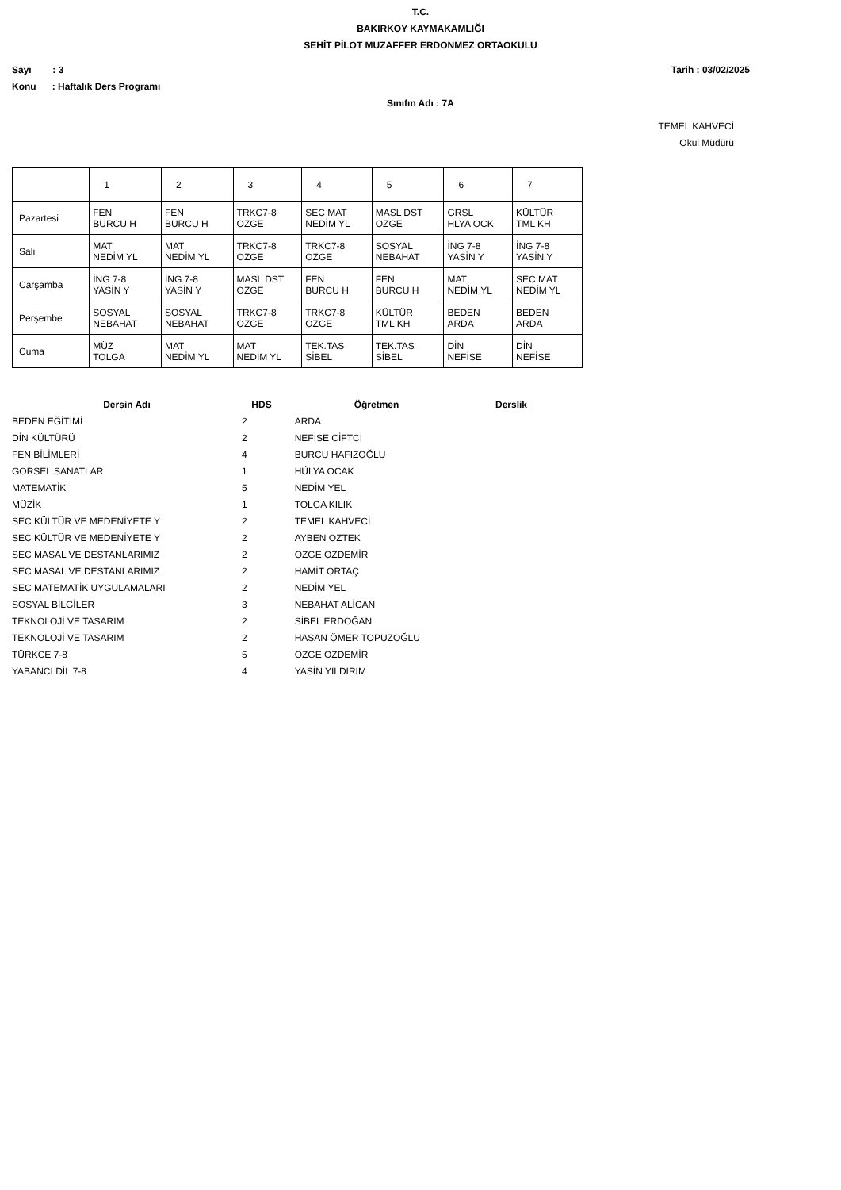T.C.
BAKIRKOY KAYMAKAMLIĞI
SEHİT PİLOT MUZAFFER ERDONMEZ ORTAOKULU
Sayı : 3 Tarih : 03/02/2025
Konu : Haftalık Ders Programı
Sınıfın Adı : 7A
TEMEL KAHVECİ
Okul Müdürü
| | 1 | 2 | 3 | 4 | 5 | 6 | 7 |
| Pazartesi | FEN BURCU H | FEN BURCU H | TRKC7-8 OZGE | SEC MAT NEDİM YL | MASL DST OZGE | GRSL HLYA OCK | KÜLTÜR TML KH |
| Salı | MAT NEDİM YL | MAT NEDİM YL | TRKC7-8 OZGE | TRKC7-8 OZGE | SOSYAL NEBAHAT | İNG 7-8 YASİN Y | İNG 7-8 YASİN Y |
| Carşamba | İNG 7-8 YASİN Y | İNG 7-8 YASİN Y | MASL DST OZGE | FEN BURCU H | FEN BURCU H | MAT NEDİM YL | SEC MAT NEDİM YL |
| Perşembe | SOSYAL NEBAHAT | SOSYAL NEBAHAT | TRKC7-8 OZGE | TRKC7-8 OZGE | KÜLTÜR TML KH | BEDEN ARDA | BEDEN ARDA |
| Cuma | MÜZ TOLGA | MAT NEDİM YL | MAT NEDİM YL | TEK.TAS SİBEL | TEK.TAS SİBEL | DİN NEFİSE | DİN NEFİSE |
| Dersin Adı | HDS | Öğretmen | Derslik |
| --- | --- | --- | --- |
| BEDEN EĞİTİMİ | 2 | ARDA | |
| DİN KÜLTÜRÜ | 2 | NEFİSE CİFTCİ | |
| FEN BİLİMLERİ | 4 | BURCU HAFIZOĞLU | |
| GORSEL SANATLAR | 1 | HÜLYA OCAK | |
| MATEMATİK | 5 | NEDİM YEL | |
| MÜZİK | 1 | TOLGA KILIK | |
| SEC KÜLTÜR VE MEDENİYETE Y | 2 | TEMEL KAHVECİ | |
| SEC KÜLTÜR VE MEDENİYETE Y | 2 | AYBEN OZTEK | |
| SEC MASAL VE DESTANLARIMIZ | 2 | OZGE OZDEMİR | |
| SEC MASAL VE DESTANLARIMIZ | 2 | HAMİT ORTAÇ | |
| SEC MATEMATİK UYGULAMALARI | 2 | NEDİM YEL | |
| SOSYAL BİLGİLER | 3 | NEBAHAT ALİCAN | |
| TEKNOLOJİ VE TASARIM | 2 | SİBEL ERDOĞAN | |
| TEKNOLOJİ VE TASARIM | 2 | HASAN ÖMER TOPUZOĞLU | |
| TÜRKCE 7-8 | 5 | OZGE OZDEMİR | |
| YABANCI DİL 7-8 | 4 | YASİN YILDIRIM | |